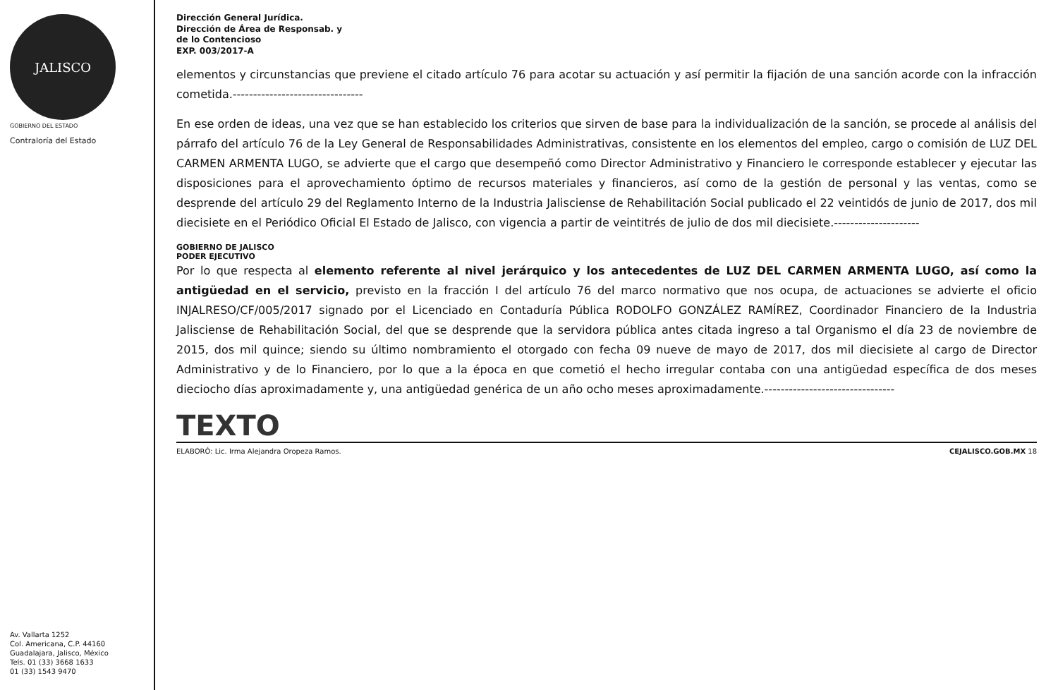JALISCO
GOBIERNO DEL ESTADO
Contraloría del Estado
Av. Vallarta 1252
Col. Americana, C.P. 44160
Guadalajara, Jalisco, México
Tels. 01 (33) 3668 1633
01 (33) 1543 9470
Dirección General Jurídica.
Dirección de Área de Responsab. y
de lo Contencioso
EXP. 003/2017-A
elementos y circunstancias que previene el citado artículo 76 para acotar su actuación y así permitir la fijación de una sanción acorde con la infracción cometida.--------------------------------
En ese orden de ideas, una vez que se han establecido los criterios que sirven de base para la individualización de la sanción, se procede al análisis del párrafo del artículo 76 de la Ley General de Responsabilidades Administrativas, consistente en los elementos del empleo, cargo o comisión de LUZ DEL CARMEN ARMENTA LUGO, se advierte que el cargo que desempeñó como Director Administrativo y Financiero le corresponde establecer y ejecutar las disposiciones para el aprovechamiento óptimo de recursos materiales y financieros, así como de la gestión de personal y las ventas, como se desprende del artículo 29 del Reglamento Interno de la Industria Jalisciense de Rehabilitación Social publicado el 22 veintidós de junio de 2017, dos mil diecisiete en el Periódico Oficial El Estado de Jalisco, con vigencia a partir de veintitrés de julio de dos mil diecisiete.---------------------
GOBIERNO DE JALISCO
PODER EJECUTIVO
Por lo que respecta al elemento referente al nivel jerárquico y los antecedentes de LUZ DEL CARMEN ARMENTA LUGO, así como la antigüedad en el servicio, previsto en la fracción I del artículo 76 del marco normativo que nos ocupa, de actuaciones se advierte el oficio INJALRESO/CF/005/2017 signado por el Licenciado en Contaduría Pública RODOLFO GONZÁLEZ RAMÍREZ, Coordinador Financiero de la Industria Jalisciense de Rehabilitación Social, del que se desprende que la servidora pública antes citada ingreso a tal Organismo el día 23 de noviembre de 2015, dos mil quince; siendo su último nombramiento el otorgado con fecha 09 nueve de mayo de 2017, dos mil diecisiete al cargo de Director Administrativo y de lo Financiero, por lo que a la época en que cometió el hecho irregular contaba con una antigüedad específica de dos meses dieciocho días aproximadamente y, una antigüedad genérica de un año ocho meses aproximadamente.--------------------------------
TEXTO
ELABORÓ: Lic. Irma Alejandra Oropeza Ramos. CEJALISCO.GOB.MX 18